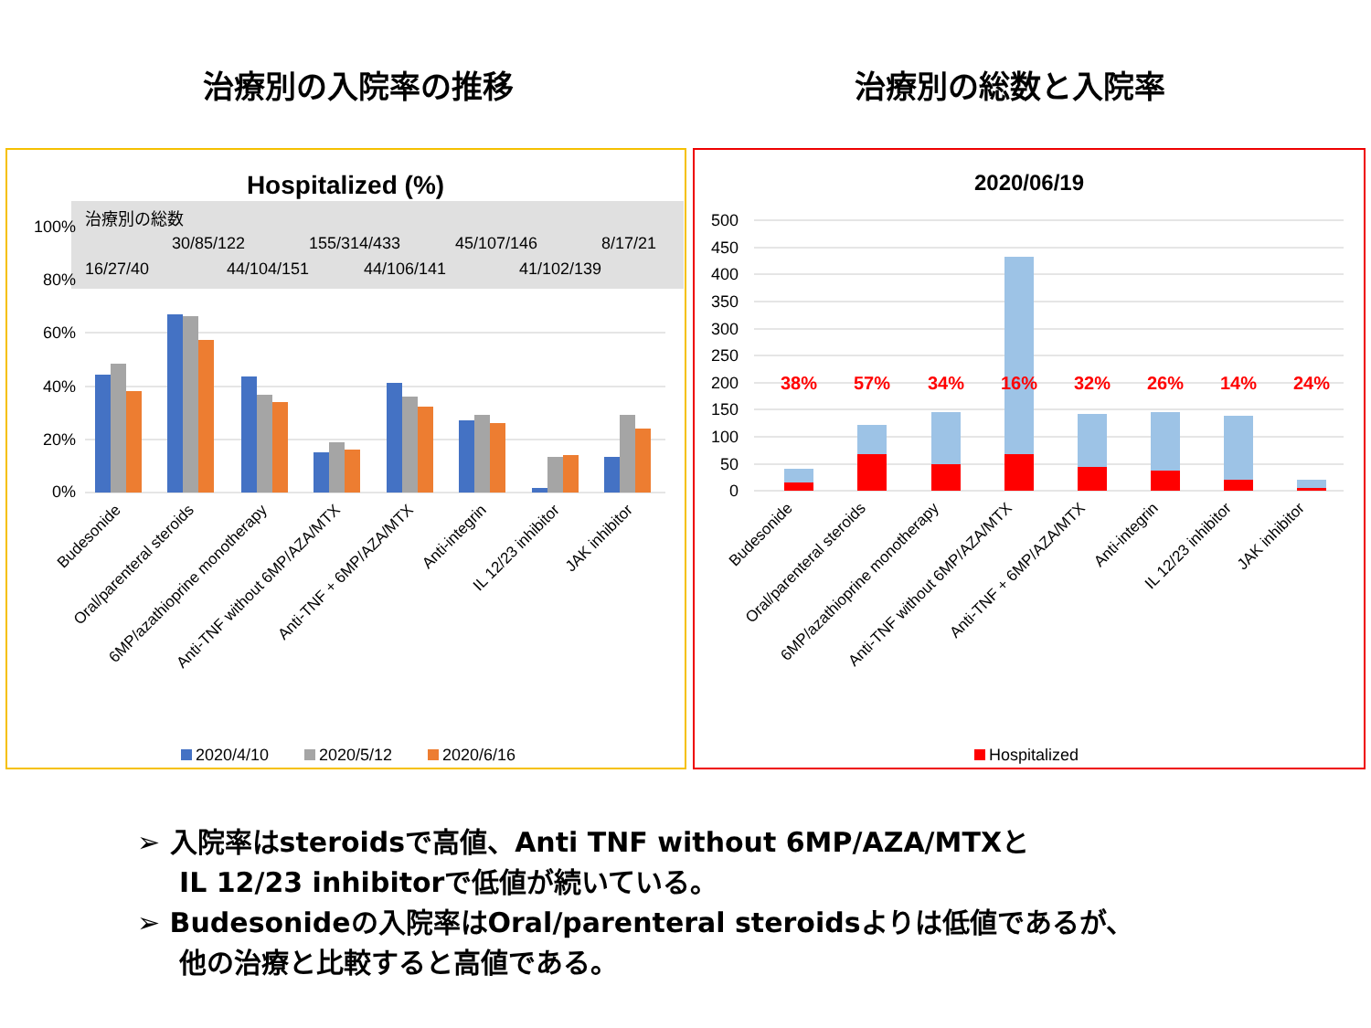治療別の入院率の推移 治療別の総数と入院率
Hospitalized (%)
治療別の総数
30/85/122
155/314/433
45/107/146
8/17/21
16/27/40
44/104/151
44/106/141
41/102/139
100%
80%
60%
40%
20%
0%
Budesonide
Oral/parenteral steroids
6MP/azathioprine monotherapy
Anti-TNF without 6MP/AZA/MTX
Anti-TNF + 6MP/AZA/MTX
Anti-integrin
IL 12/23 inhibitor
JAK inhibitor
2020/4/10
2020/5/12
2020/6/16
2020/06/19
500
450
400
350
300
250
200
150
100
50
0
38%
57%
34%
16%
32%
26%
14%
24%
Budesonide
Oral/parenteral steroids
6MP/azathioprine monotherapy
Anti-TNF without 6MP/AZA/MTX
Anti-TNF + 6MP/AZA/MTX
Anti-integrin
IL 12/23 inhibitor
JAK inhibitor
Hospitalized
➢ 入院率はsteroidsで高値、Anti TNF without 6MP/AZA/MTXと
IL 12/23 inhibitorで低値が続いている。
➢ Budesonideの入院率はOral/parenteral steroidsよりは低値であるが、
他の治療と比較すると高値である。